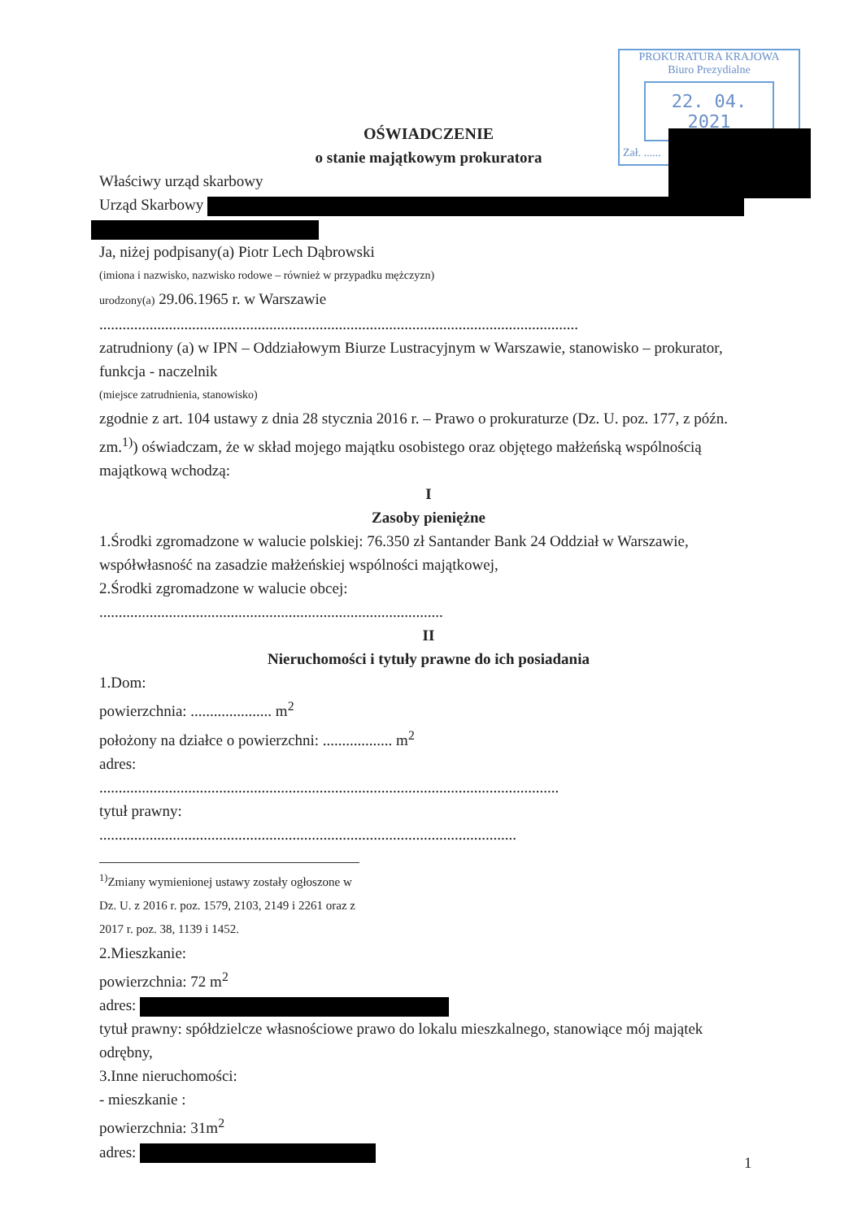PROKURATURA KRAJOWA
Biuro Prezydialne
22. 04. 2021
Zał. ......
OŚWIADCZENIE
o stanie majątkowym prokuratora
Właściwy urząd skarbowy
Urząd Skarbowy
Ja, niżej podpisany(a) Piotr Lech Dąbrowski
(imiona i nazwisko, nazwisko rodowe – również w przypadku mężczyzn)
urodzony(a) 29.06.1965 r. w Warszawie
............................................................................................................................
zatrudniony (a) w IPN – Oddziałowym Biurze Lustracyjnym w Warszawie, stanowisko – prokurator, funkcja - naczelnik
(miejsce zatrudnienia, stanowisko)
zgodnie z art. 104 ustawy z dnia 28 stycznia 2016 r. – Prawo o prokuraturze (Dz. U. poz. 177, z późn. zm.<sup>1)</sup>) oświadczam, że w skład mojego majątku osobistego oraz objętego małżeńską wspólnością majątkową wchodzą:
I
Zasoby pieniężne
1.Środki zgromadzone w walucie polskiej: 76.350 zł Santander Bank 24 Oddział w Warszawie, współwłasność na zasadzie małżeńskiej wspólności majątkowej,
2.Środki zgromadzone w walucie obcej:
.........................................................................................
II
Nieruchomości i tytuły prawne do ich posiadania
1.Dom:
powierzchnia: ..................... m<sup>2</sup>
położony na działce o powierzchni: .................. m<sup>2</sup>
adres:
.......................................................................................................................
tytuł prawny:
............................................................................................................
<sup>1)</sup> Zmiany wymienionej ustawy zostały ogłoszone w Dz. U. z 2016 r. poz. 1579, 2103, 2149 i 2261 oraz z 2017 r. poz. 38, 1139 i 1452.
2.Mieszkanie:
powierzchnia: 72 m<sup>2</sup>
adres:
tytuł prawny: spółdzielcze własnościowe prawo do lokalu mieszkalnego, stanowiące mój majątek odrębny,
3.Inne nieruchomości:
- mieszkanie :
powierzchnia: 31m<sup>2</sup>
adres:
1